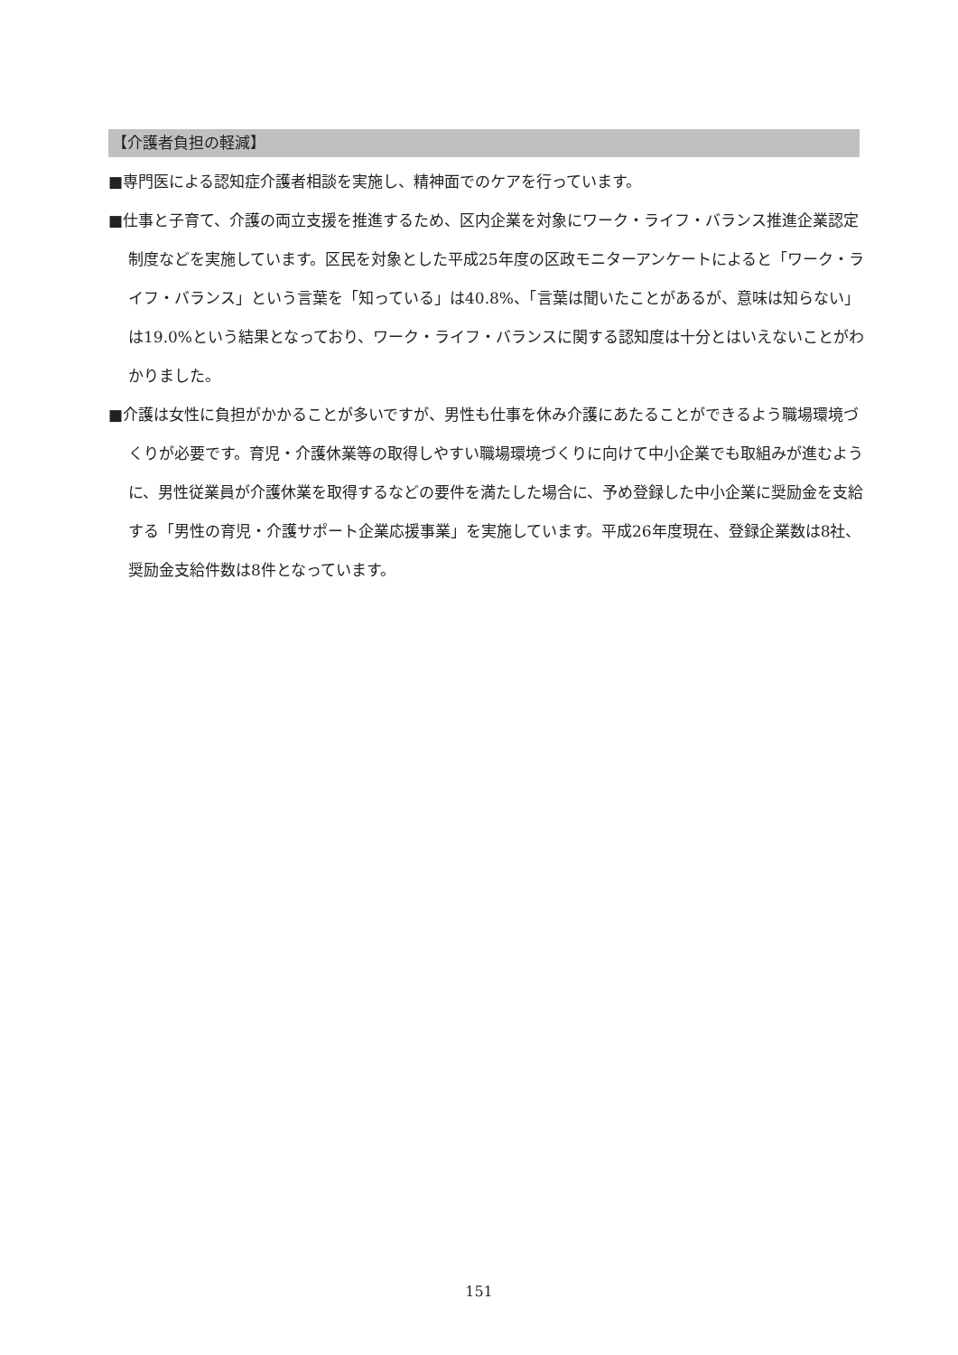【介護者負担の軽減】
■専門医による認知症介護者相談を実施し、精神面でのケアを行っています。
■仕事と子育て、介護の両立支援を推進するため、区内企業を対象にワーク・ライフ・バランス推進企業認定制度などを実施しています。区民を対象とした平成25年度の区政モニターアンケートによると「ワーク・ライフ・バランス」という言葉を「知っている」は40.8%、「言葉は聞いたことがあるが、意味は知らない」は19.0%という結果となっており、ワーク・ライフ・バランスに関する認知度は十分とはいえないことがわかりました。
■介護は女性に負担がかかることが多いですが、男性も仕事を休み介護にあたることができるよう職場環境づくりが必要です。育児・介護休業等の取得しやすい職場環境づくりに向けて中小企業でも取組みが進むように、男性従業員が介護休業を取得するなどの要件を満たした場合に、予め登録した中小企業に奨励金を支給する「男性の育児・介護サポート企業応援事業」を実施しています。平成26年度現在、登録企業数は8社、奨励金支給件数は8件となっています。
151